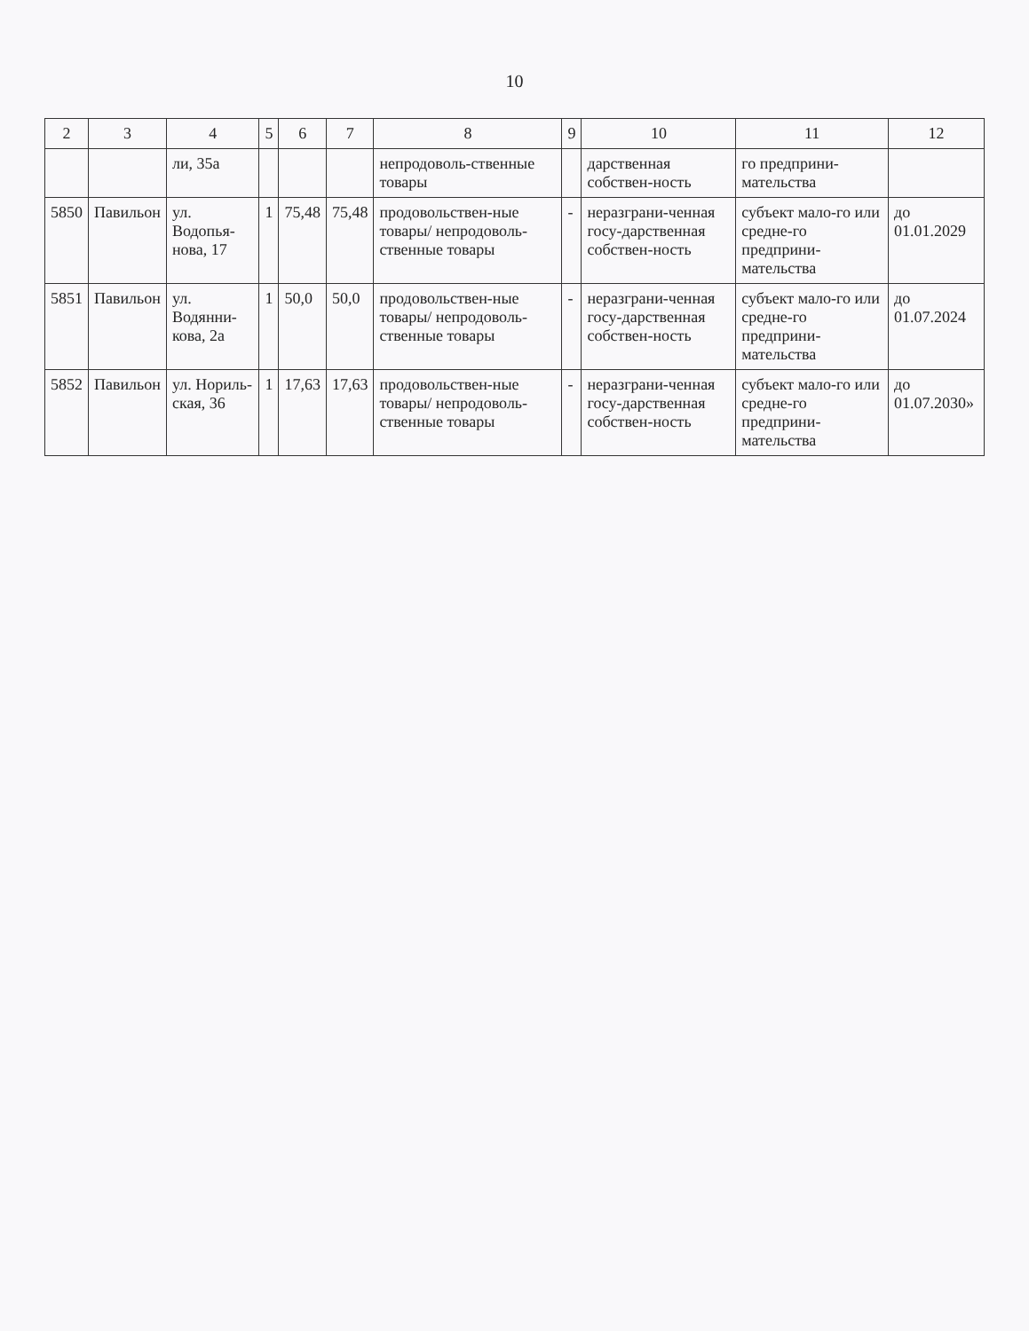10
| 2 | 3 | 4 | 5 | 6 | 7 | 8 | 9 | 10 | 11 | 12 |
| --- | --- | --- | --- | --- | --- | --- | --- | --- | --- | --- |
| | | ли, 35а | | | | непродоволь-ственные товары | | дарственная собствен-ность | го предприни-мательства | |
| 5850 | Павильон | ул. Водопья-нова, 17 | 1 | 75,48 | 75,48 | продовольствен-ные товары/ непродоволь-ственные товары | - | неразграни-ченная госу-дарственная собствен-ность | субъект мало-го или средне-го предприни-мательства | до 01.01.2029 |
| 5851 | Павильон | ул. Водянни-кова, 2а | 1 | 50,0 | 50,0 | продовольствен-ные товары/ непродоволь-ственные товары | - | неразграни-ченная госу-дарственная собствен-ность | субъект мало-го или средне-го предприни-мательства | до 01.07.2024 |
| 5852 | Павильон | ул. Нориль-ская, 36 | 1 | 17,63 | 17,63 | продовольствен-ные товары/ непродоволь-ственные товары | - | неразграни-ченная госу-дарственная собствен-ность | субъект мало-го или средне-го предприни-мательства | до 01.07.2030» |